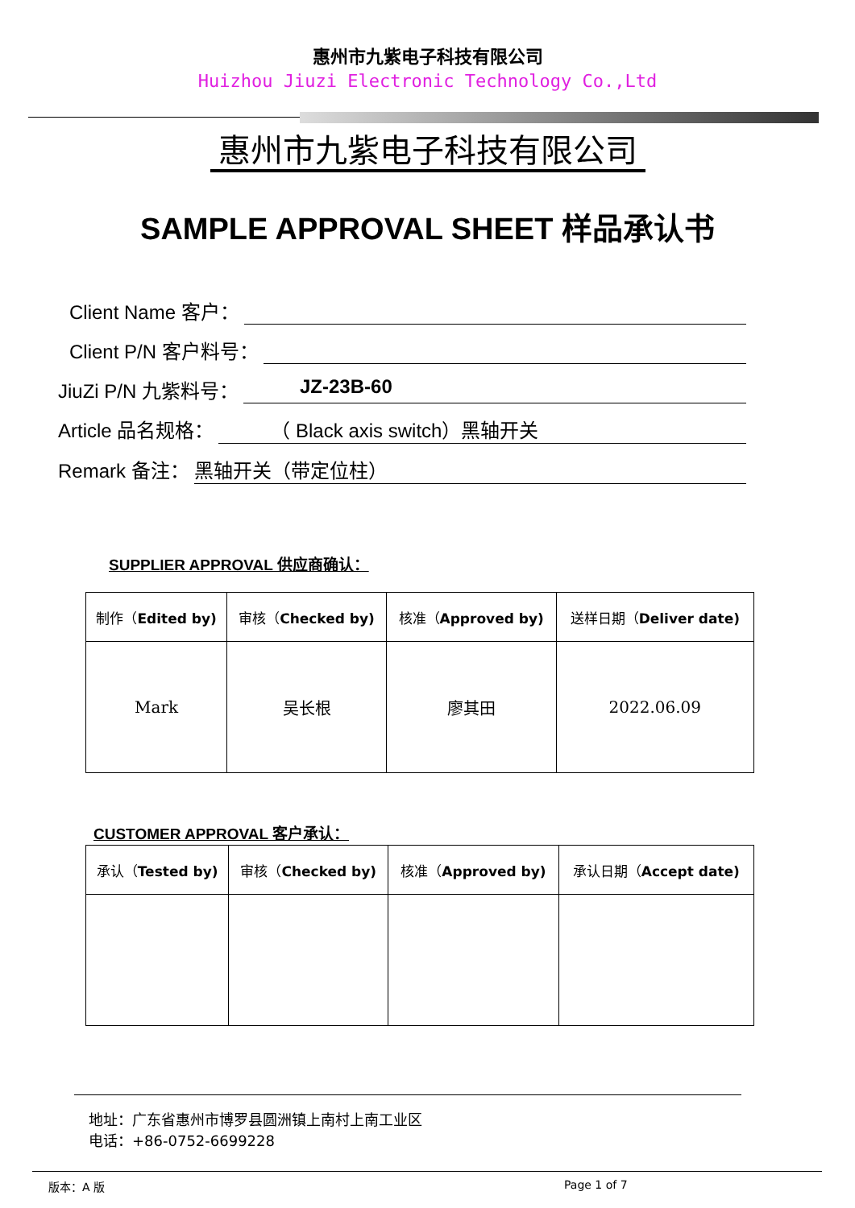惠州市九紫电子科技有限公司
Huizhou Jiuzi Electronic Technology Co.,Ltd
惠州市九紫电子科技有限公司
SAMPLE APPROVAL SHEET 样品承认书
Client Name 客户：
Client P/N 客户料号：
JiuZi P/N 九紫料号： JZ-23B-60
Article 品名规格： （ Black axis switch）黑轴开关
Remark 备注： 黑轴开关（带定位柱）
SUPPLIER APPROVAL 供应商确认：
| 制作（ Edited by) | 审核（ Checked by) | 核准（ Approved by) | 送样日期（ Deliver date) |
| Mark | 吴长根 | 廖其田 | 2022.06.09 |
CUSTOMER APPROVAL 客户承认：
| 承认（ Tested by) | 审核（ Checked by) | 核准（ Approved by) | 承认日期（ Accept date) |
地址：广东省惠州市博罗县圆洲镇上南村上南工业区
电话：+86-0752-6699228
版本：A 版 Page 1 of 7